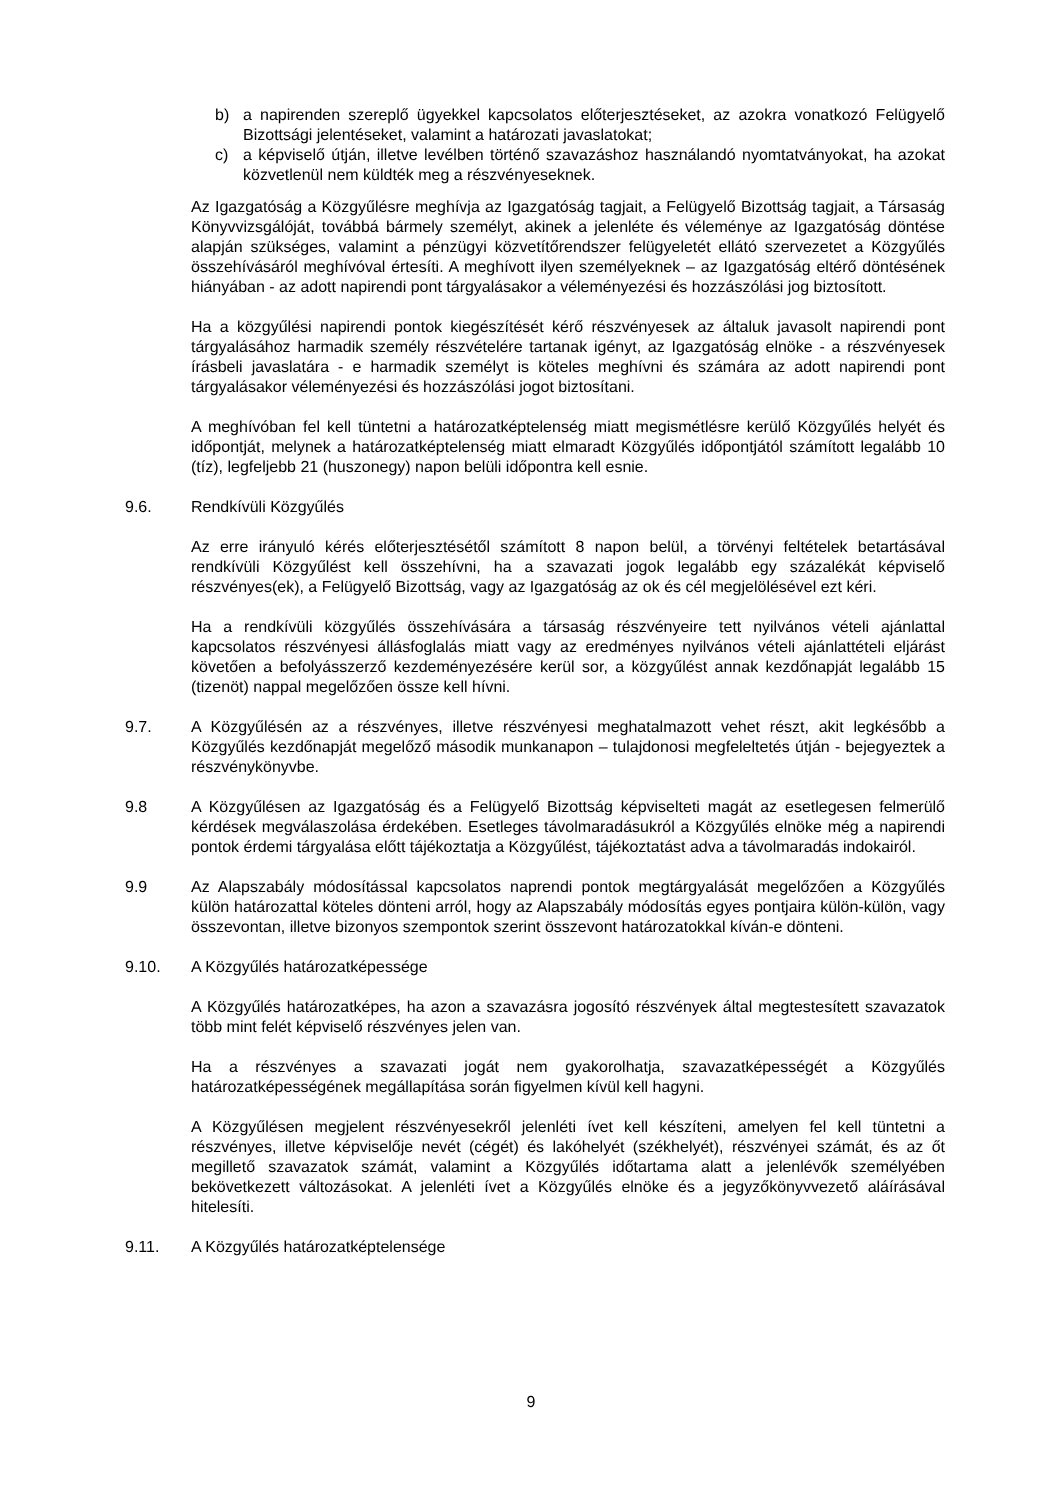b) a napirenden szereplő ügyekkel kapcsolatos előterjesztéseket, az azokra vonatkozó Felügyelő Bizottsági jelentéseket, valamint a határozati javaslatokat;
c) a képviselő útján, illetve levélben történő szavazáshoz használandó nyomtatványokat, ha azokat közvetlenül nem küldték meg a részvényeseknek.
Az Igazgatóság a Közgyűlésre meghívja az Igazgatóság tagjait, a Felügyelő Bizottság tagjait, a Társaság Könyvvizsgálóját, továbbá bármely személyt, akinek a jelenléte és véleménye az Igazgatóság döntése alapján szükséges, valamint a pénzügyi közvetítőrendszer felügyeletét ellátó szervezetet a Közgyűlés összehívásáról meghívóval értesíti. A meghívott ilyen személyeknek – az Igazgatóság eltérő döntésének hiányában - az adott napirendi pont tárgyalásakor a véleményezési és hozzászólási jog biztosított.
Ha a közgyűlési napirendi pontok kiegészítését kérő részvényesek az általuk javasolt napirendi pont tárgyalásához harmadik személy részvételére tartanak igényt, az Igazgatóság elnöke - a részvényesek írásbeli javaslatára - e harmadik személyt is köteles meghívni és számára az adott napirendi pont tárgyalásakor véleményezési és hozzászólási jogot biztosítani.
A meghívóban fel kell tüntetni a határozatképtelenség miatt megismétlésre kerülő Közgyűlés helyét és időpontját, melynek a határozatképtelenség miatt elmaradt Közgyűlés időpontjától számított legalább 10 (tíz), legfeljebb 21 (huszonegy) napon belüli időpontra kell esnie.
9.6. Rendkívüli Közgyűlés
Az erre irányuló kérés előterjesztésétől számított 8 napon belül, a törvényi feltételek betartásával rendkívüli Közgyűlést kell összehívni, ha a szavazati jogok legalább egy százalékát képviselő részvényes(ek), a Felügyelő Bizottság, vagy az Igazgatóság az ok és cél megjelölésével ezt kéri.
Ha a rendkívüli közgyűlés összehívására a társaság részvényeire tett nyilvános vételi ajánlattal kapcsolatos részvényesi állásfoglalás miatt vagy az eredményes nyilvános vételi ajánlattételi eljárást követően a befolyásszerző kezdeményezésére kerül sor, a közgyűlést annak kezdőnapját legalább 15 (tizenöt) nappal megelőzően össze kell hívni.
9.7. A Közgyűlésén az a részvényes, illetve részvényesi meghatalmazott vehet részt, akit legkésőbb a Közgyűlés kezdőnapját megelőző második munkanapon – tulajdonosi megfeleltetés útján - bejegyeztek a részvénykönyvbe.
9.8 A Közgyűlésen az Igazgatóság és a Felügyelő Bizottság képviselteti magát az esetlegesen felmerülő kérdések megválaszolása érdekében. Esetleges távolmaradásukról a Közgyűlés elnöke még a napirendi pontok érdemi tárgyalása előtt tájékoztatja a Közgyűlést, tájékoztatást adva a távolmaradás indokairól.
9.9 Az Alapszabály módosítással kapcsolatos naprendi pontok megtárgyalását megelőzően a Közgyűlés külön határozattal köteles dönteni arról, hogy az Alapszabály módosítás egyes pontjaira külön-külön, vagy összevontan, illetve bizonyos szempontok szerint összevont határozatokkal kíván-e dönteni.
9.10. A Közgyűlés határozatképessége
A Közgyűlés határozatképes, ha azon a szavazásra jogosító részvények által megtestesített szavazatok több mint felét képviselő részvényes jelen van.
Ha a részvényes a szavazati jogát nem gyakorolhatja, szavazatképességét a Közgyűlés határozatképességének megállapítása során figyelmen kívül kell hagyni.
A Közgyűlésen megjelent részvényesekről jelenléti ívet kell készíteni, amelyen fel kell tüntetni a részvényes, illetve képviselője nevét (cégét) és lakóhelyét (székhelyét), részvényei számát, és az őt megillető szavazatok számát, valamint a Közgyűlés időtartama alatt a jelenlévők személyében bekövetkezett változásokat. A jelenléti ívet a Közgyűlés elnöke és a jegyzőkönyvvezető aláírásával hitelesíti.
9.11. A Közgyűlés határozatképtelensége
9